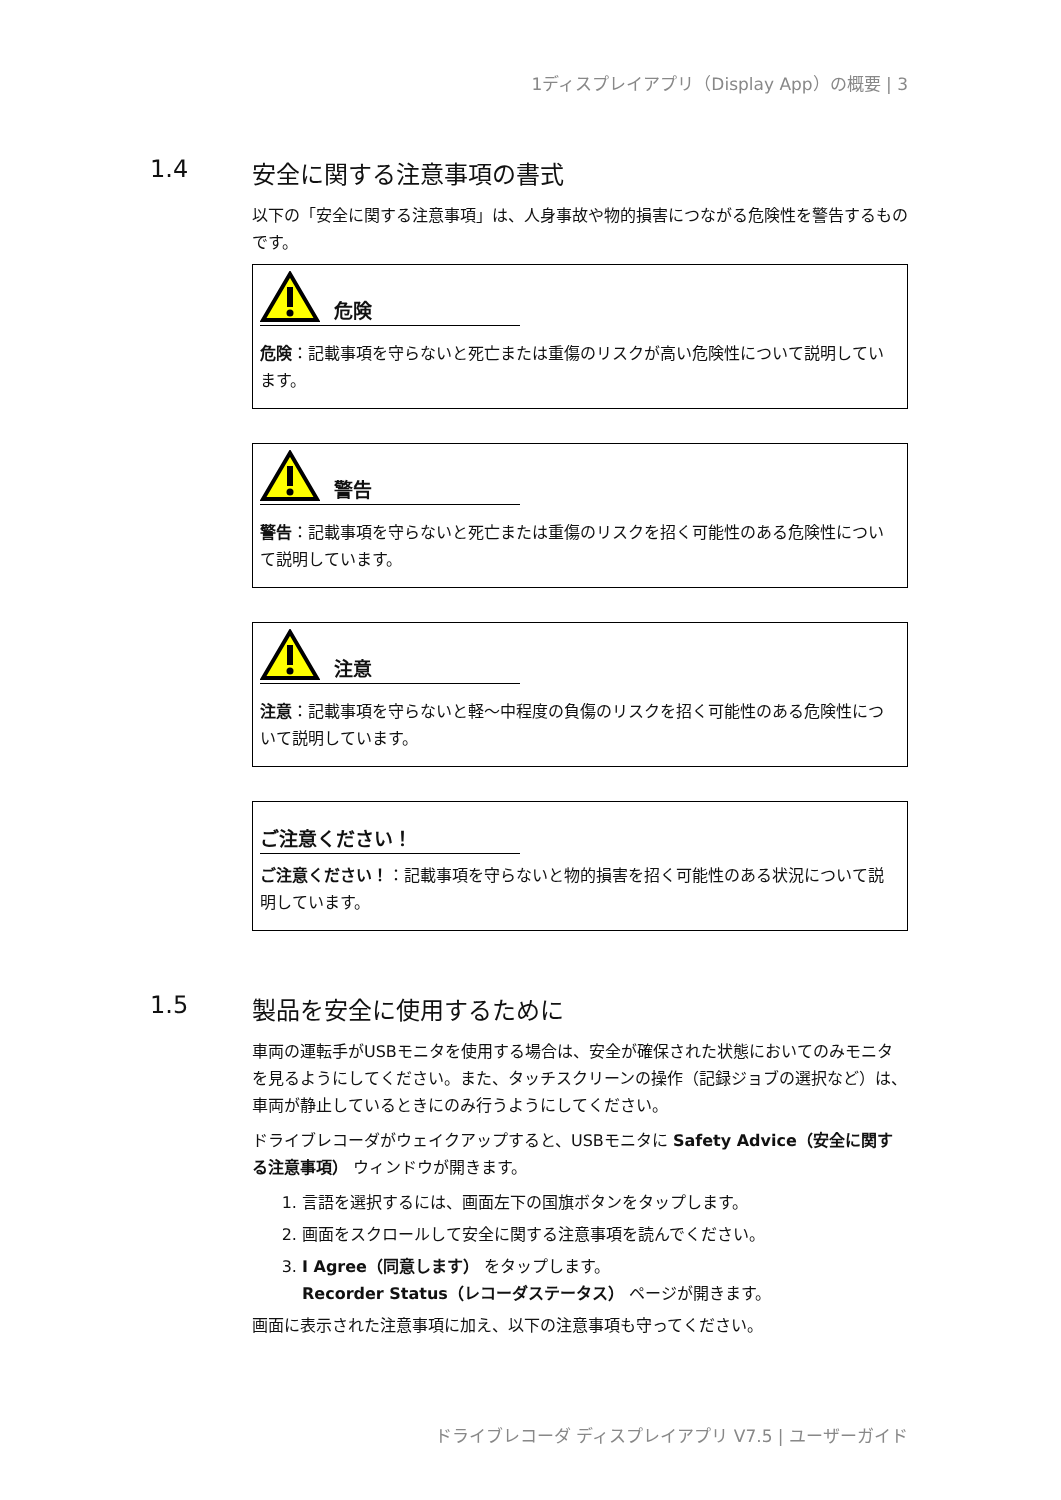1ディスプレイアプリ（Display App）の概要 | 3
1.4 安全に関する注意事項の書式
以下の「安全に関する注意事項」は、人身事故や物的損害につながる危険性を警告するものです。
危険
危険：記載事項を守らないと死亡または重傷のリスクが高い危険性について説明しています。
警告
警告：記載事項を守らないと死亡または重傷のリスクを招く可能性のある危険性について説明しています。
注意
注意：記載事項を守らないと軽～中程度の負傷のリスクを招く可能性のある危険性について説明しています。
ご注意ください！
ご注意ください！：記載事項を守らないと物的損害を招く可能性のある状況について説明しています。
1.5 製品を安全に使用するために
車両の運転手がUSBモニタを使用する場合は、安全が確保された状態においてのみモニタを見るようにしてください。また、タッチスクリーンの操作（記録ジョブの選択など）は、車両が静止しているときにのみ行うようにしてください。
ドライブレコーダがウェイクアップすると、USBモニタに Safety Advice（安全に関する注意事項） ウィンドウが開きます。
1. 言語を選択するには、画面左下の国旗ボタンをタップします。
2. 画面をスクロールして安全に関する注意事項を読んでください。
3. I Agree（同意します） をタップします。
Recorder Status（レコーダステータス） ページが開きます。
画面に表示された注意事項に加え、以下の注意事項も守ってください。
ドライブレコーダ ディスプレイアプリ V7.5 | ユーザーガイド